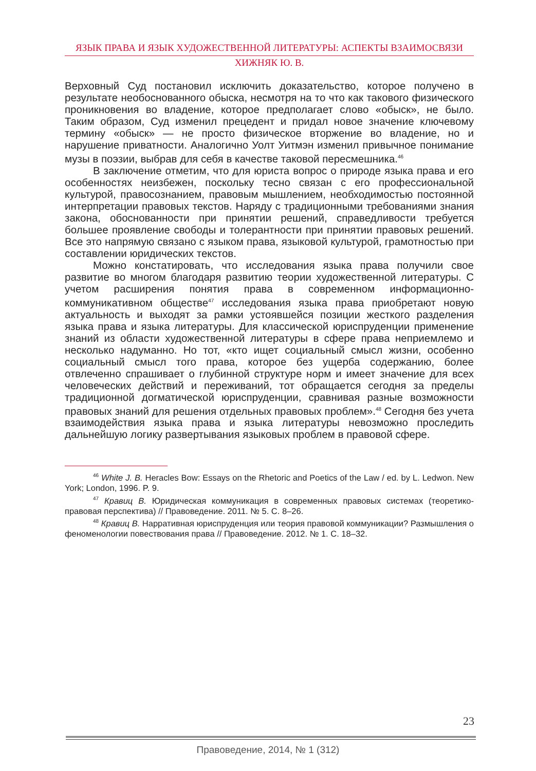ЯЗЫК ПРАВА И ЯЗЫК ХУДОЖЕСТВЕННОЙ ЛИТЕРАТУРЫ: АСПЕКТЫ ВЗАИМОСВЯЗИ
ХИЖНЯК Ю. В.
Верховный Суд постановил исключить доказательство, которое получено в результате необоснованного обыска, несмотря на то что как такового физического проникновения во владение, которое предполагает слово «обыск», не было. Таким образом, Суд изменил прецедент и придал новое значение ключевому термину «обыск» — не просто физическое вторжение во владение, но и нарушение приватности. Аналогично Уолт Уитмэн изменил привычное понимание музы в поэзии, выбрав для себя в качестве таковой пересмешника.<sup>46</sup>
В заключение отметим, что для юриста вопрос о природе языка права и его особенностях неизбежен, поскольку тесно связан с его профессиональной культурой, правосознанием, правовым мышлением, необходимостью постоянной интерпретации правовых текстов. Наряду с традиционными требованиями знания закона, обоснованности при принятии решений, справедливости требуется большее проявление свободы и толерантности при принятии правовых решений. Все это напрямую связано с языком права, языковой культурой, грамотностью при составлении юридических текстов.
Можно констатировать, что исследования языка права получили свое развитие во многом благодаря развитию теории художественной литературы. С учетом расширения понятия права в современном информационно-коммуникативном обществе<sup>47</sup> исследования языка права приобретают новую актуальность и выходят за рамки устоявшейся позиции жесткого разделения языка права и языка литературы. Для классической юриспруденции применение знаний из области художественной литературы в сфере права неприемлемо и несколько надуманно. Но тот, «кто ищет социальный смысл жизни, особенно социальный смысл того права, которое без ущерба содержанию, более отвлеченно спрашивает о глубинной структуре норм и имеет значение для всех человеческих действий и переживаний, тот обращается сегодня за пределы традиционной догматической юриспруденции, сравнивая разные возможности правовых знаний для решения отдельных правовых проблем».<sup>48</sup> Сегодня без учета взаимодействия языка права и языка литературы невозможно проследить дальнейшую логику развертывания языковых проблем в правовой сфере.
<sup>46</sup> White J. B. Heracles Bow: Essays on the Rhetoric and Poetics of the Law / ed. by L. Ledwon. New York; London, 1996. P. 9.
<sup>47</sup> Кравиц В. Юридическая коммуникация в современных правовых системах (теоретико-правовая перспектива) // Правоведение. 2011. № 5. С. 8–26.
<sup>48</sup> Кравиц В. Нарративная юриспруденция или теория правовой коммуникации? Размышления о феноменологии повествования права // Правоведение. 2012. № 1. С. 18–32.
23
Правоведение, 2014, № 1 (312)